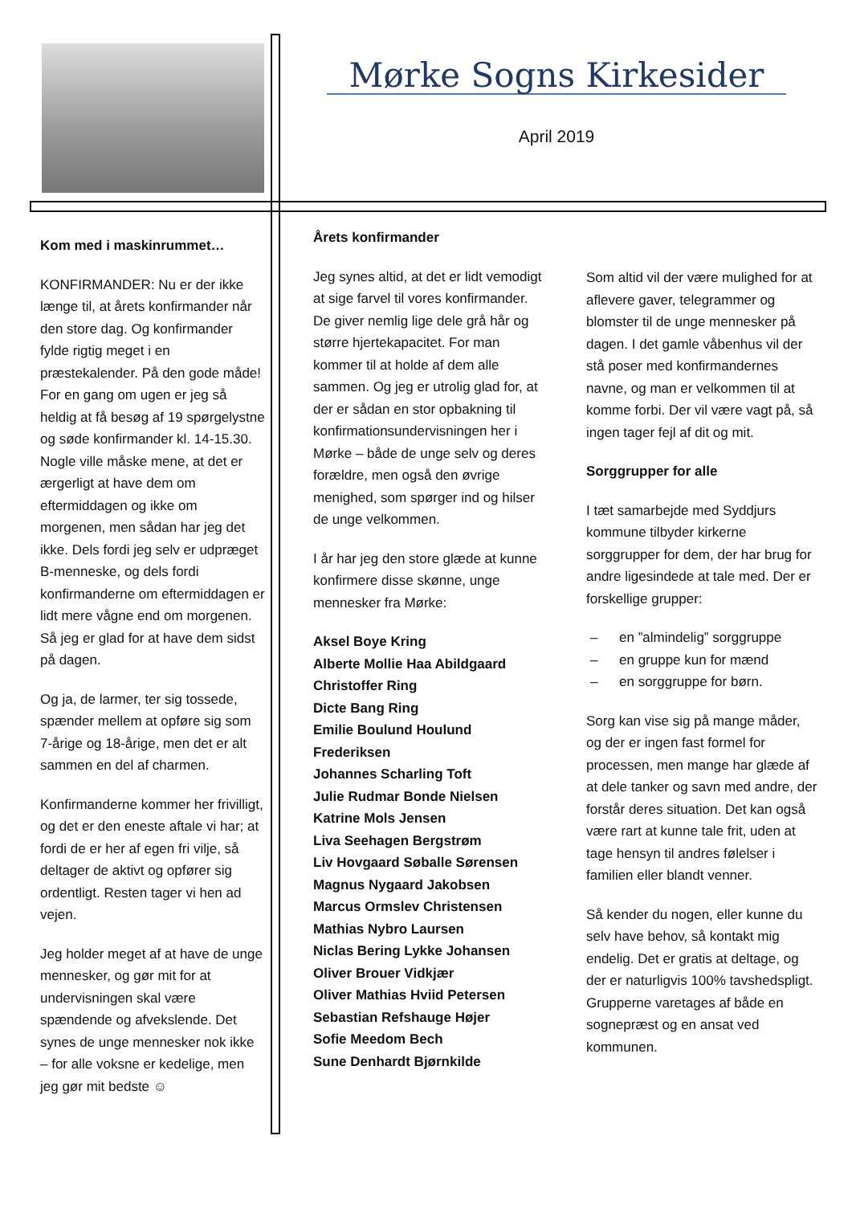Mørke Sogns Kirkesider
April 2019
Kom med i maskinrummet…
KONFIRMANDER: Nu er der ikke længe til, at årets konfirmander når den store dag. Og konfirmander fylde rigtig meget i en præstekalender. På den gode måde! For en gang om ugen er jeg så heldig at få besøg af 19 spørgelystne og søde konfirmander kl. 14-15.30. Nogle ville måske mene, at det er ærgerligt at have dem om eftermiddagen og ikke om morgenen, men sådan har jeg det ikke. Dels fordi jeg selv er udpræget B-menneske, og dels fordi konfirmanderne om eftermiddagen er lidt mere vågne end om morgenen. Så jeg er glad for at have dem sidst på dagen.
Og ja, de larmer, ter sig tossede, spænder mellem at opføre sig som 7-årige og 18-årige, men det er alt sammen en del af charmen.
Konfirmanderne kommer her frivilligt, og det er den eneste aftale vi har; at fordi de er her af egen fri vilje, så deltager de aktivt og opfører sig ordentligt. Resten tager vi hen ad vejen.
Jeg holder meget af at have de unge mennesker, og gør mit for at undervisningen skal være spændende og afvekslende. Det synes de unge mennesker nok ikke – for alle voksne er kedelige, men jeg gør mit bedste ☺
Årets konfirmander
Jeg synes altid, at det er lidt vemodigt at sige farvel til vores konfirmander. De giver nemlig lige dele grå hår og større hjertekapacitet. For man kommer til at holde af dem alle sammen. Og jeg er utrolig glad for, at der er sådan en stor opbakning til konfirmationsundervisningen her i Mørke – både de unge selv og deres forældre, men også den øvrige menighed, som spørger ind og hilser de unge velkommen.
I år har jeg den store glæde at kunne konfirmere disse skønne, unge mennesker fra Mørke:
Aksel Boye Kring
Alberte Mollie Haa Abildgaard
Christoffer Ring
Dicte Bang Ring
Emilie Boulund Houlund Frederiksen
Johannes Scharling Toft
Julie Rudmar Bonde Nielsen
Katrine Mols Jensen
Liva Seehagen Bergstrøm
Liv Hovgaard Søballe Sørensen
Magnus Nygaard Jakobsen
Marcus Ormslev Christensen
Mathias Nybro Laursen
Niclas Bering Lykke Johansen
Oliver Brouer Vidkjær
Oliver Mathias Hviid Petersen
Sebastian Refshauge Højer
Sofie Meedom Bech
Sune Denhardt Bjørnkilde
Som altid vil der være mulighed for at aflevere gaver, telegrammer og blomster til de unge mennesker på dagen. I det gamle våbenhus vil der stå poser med konfirmandernes navne, og man er velkommen til at komme forbi. Der vil være vagt på, så ingen tager fejl af dit og mit.
Sorggrupper for alle
I tæt samarbejde med Syddjurs kommune tilbyder kirkerne sorggrupper for dem, der har brug for andre ligesindede at tale med. Der er forskellige grupper:
– en ”almindelig” sorggruppe
– en gruppe kun for mænd
– en sorggruppe for børn.
Sorg kan vise sig på mange måder, og der er ingen fast formel for processen, men mange har glæde af at dele tanker og savn med andre, der forstår deres situation. Det kan også være rart at kunne tale frit, uden at tage hensyn til andres følelser i familien eller blandt venner.
Så kender du nogen, eller kunne du selv have behov, så kontakt mig endelig. Det er gratis at deltage, og der er naturligvis 100% tavshedspligt. Grupperne varetages af både en sognepræst og en ansat ved kommunen.